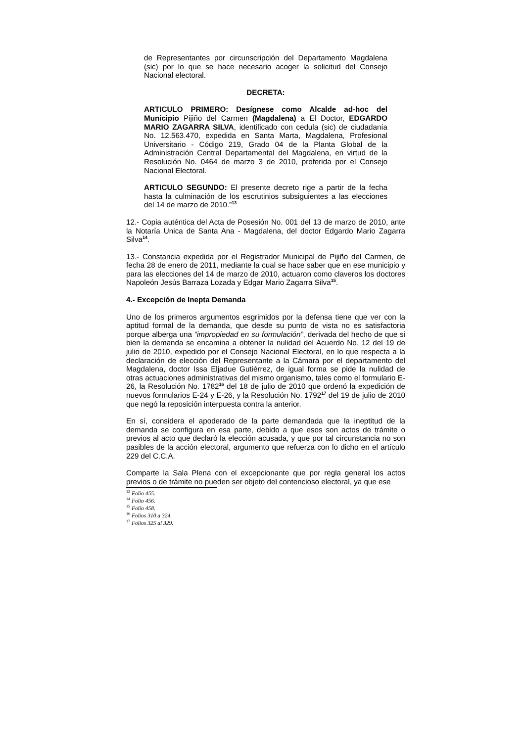de Representantes por circunscripción del Departamento Magdalena (sic) por lo que se hace necesario acoger la solicitud del Consejo Nacional electoral.
DECRETA:
ARTICULO PRIMERO: Desígnese como Alcalde ad-hoc del Municipio Pijiño del Carmen (Magdalena) a El Doctor, EDGARDO MARIO ZAGARRA SILVA, identificado con cedula (sic) de ciudadanía No. 12.563.470, expedida en Santa Marta, Magdalena, Profesional Universitario - Código 219, Grado 04 de la Planta Global de la Administración Central Departamental del Magdalena, en virtud de la Resolución No. 0464 de marzo 3 de 2010, proferida por el Consejo Nacional Electoral.
ARTICULO SEGUNDO: El presente decreto rige a partir de la fecha hasta la culminación de los escrutinios subsiguientes a las elecciones del 14 de marzo de 2010.”<sup>13</sup>
12.- Copia auténtica del Acta de Posesión No. 001 del 13 de marzo de 2010, ante la Notaría Unica de Santa Ana - Magdalena, del doctor Edgardo Mario Zagarra Silva<sup>14</sup>.
13.- Constancia expedida por el Registrador Municipal de Pijiño del Carmen, de fecha 28 de enero de 2011, mediante la cual se hace saber que en ese municipio y para las elecciones del 14 de marzo de 2010, actuaron como claveros los doctores Napoleón Jesús Barraza Lozada y Edgar Mario Zagarra Silva<sup>15</sup>.
4.- Excepción de Inepta Demanda
Uno de los primeros argumentos esgrimidos por la defensa tiene que ver con la aptitud formal de la demanda, que desde su punto de vista no es satisfactoria porque alberga una “impropiedad en su formulación”, derivada del hecho de que si bien la demanda se encamina a obtener la nulidad del Acuerdo No. 12 del 19 de julio de 2010, expedido por el Consejo Nacional Electoral, en lo que respecta a la declaración de elección del Representante a la Cámara por el departamento del Magdalena, doctor Issa Eljadue Gutiérrez, de igual forma se pide la nulidad de otras actuaciones administrativas del mismo organismo, tales como el formulario E-26, la Resolución No. 1782<sup>16</sup> del 18 de julio de 2010 que ordenó la expedición de nuevos formularios E-24 y E-26, y la Resolución No. 1792<sup>17</sup> del 19 de julio de 2010 que negó la reposición interpuesta contra la anterior.
En sí, considera el apoderado de la parte demandada que la ineptitud de la demanda se configura en esa parte, debido a que esos son actos de trámite o previos al acto que declaró la elección acusada, y que por tal circunstancia no son pasibles de la acción electoral, argumento que refuerza con lo dicho en el artículo 229 del C.C.A.
Comparte la Sala Plena con el excepcionante que por regla general los actos previos o de trámite no pueden ser objeto del contencioso electoral, ya que ese
<sup>13</sup> Folio 455.
<sup>14</sup> Folio 456.
<sup>15</sup> Folio 458.
<sup>16</sup> Folios 310 a 324.
<sup>17</sup> Folios 325 al 329.